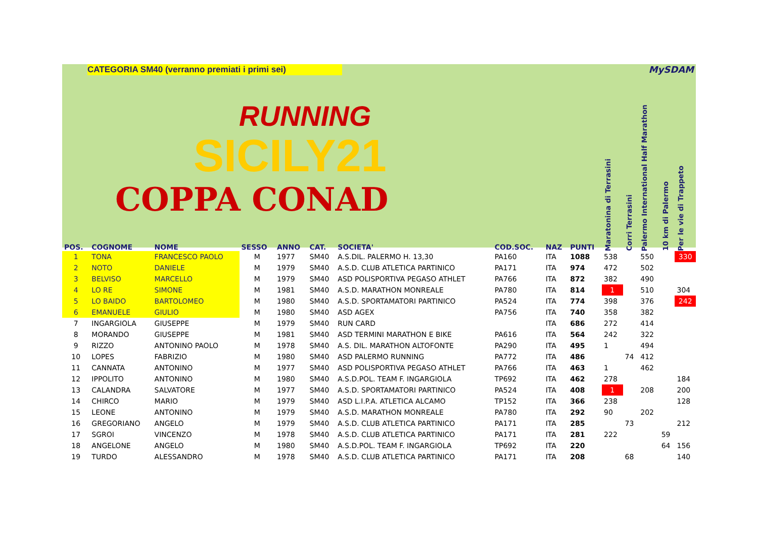CATEGORIA SM40 (verranno premiati i primi sei)
MySDAM
RUNNING
SICILY21
COPPA CONAD
| POS. | COGNOME | NOME | SESSO | ANNO | CAT. | SOCIETA' | COD.SOC. | NAZ | PUNTI | Maratonina di Terrasini | Corri Terrasini | Palermo International Half Marathon | 10 km di Palermo | Per le vie di Trappeto |
| --- | --- | --- | --- | --- | --- | --- | --- | --- | --- | --- | --- | --- | --- | --- |
| 1 | TONA | FRANCESCO PAOLO | M | 1977 | SM40 | A.S.DIL. PALERMO H. 13,30 | PA160 | ITA | 1088 | 538 | | 550 | | 330 |
| 2 | NOTO | DANIELE | M | 1979 | SM40 | A.S.D. CLUB ATLETICA PARTINICO | PA171 | ITA | 974 | 472 | | 502 | | |
| 3 | BELVISO | MARCELLO | M | 1979 | SM40 | ASD POLISPORTIVA PEGASO ATHLET | PA766 | ITA | 872 | 382 | | 490 | | |
| 4 | LO RE | SIMONE | M | 1981 | SM40 | A.S.D. MARATHON MONREALE | PA780 | ITA | 814 | 1 | | 510 | | 304 |
| 5 | LO BAIDO | BARTOLOMEO | M | 1980 | SM40 | A.S.D. SPORTAMATORI PARTINICO | PA524 | ITA | 774 | 398 | | 376 | | 242 |
| 6 | EMANUELE | GIULIO | M | 1980 | SM40 | ASD AGEX | PA756 | ITA | 740 | 358 | | 382 | | |
| 7 | INGARGIOLA | GIUSEPPE | M | 1979 | SM40 | RUN CARD | | ITA | 686 | 272 | | 414 | | |
| 8 | MORANDO | GIUSEPPE | M | 1981 | SM40 | ASD TERMINI MARATHON E BIKE | PA616 | ITA | 564 | 242 | | 322 | | |
| 9 | RIZZO | ANTONINO PAOLO | M | 1978 | SM40 | A.S. DIL. MARATHON ALTOFONTE | PA290 | ITA | 495 | 1 | | 494 | | |
| 10 | LOPES | FABRIZIO | M | 1980 | SM40 | ASD PALERMO RUNNING | PA772 | ITA | 486 | | 74 | 412 | | |
| 11 | CANNATA | ANTONINO | M | 1977 | SM40 | ASD POLISPORTIVA PEGASO ATHLET | PA766 | ITA | 463 | 1 | | 462 | | |
| 12 | IPPOLITO | ANTONINO | M | 1980 | SM40 | A.S.D.POL. TEAM F. INGARGIOLA | TP692 | ITA | 462 | 278 | | | | 184 |
| 13 | CALANDRA | SALVATORE | M | 1977 | SM40 | A.S.D. SPORTAMATORI PARTINICO | PA524 | ITA | 408 | 1 | | 208 | | 200 |
| 14 | CHIRCO | MARIO | M | 1979 | SM40 | ASD L.I.P.A. ATLETICA ALCAMO | TP152 | ITA | 366 | 238 | | | | 128 |
| 15 | LEONE | ANTONINO | M | 1979 | SM40 | A.S.D. MARATHON MONREALE | PA780 | ITA | 292 | 90 | | 202 | | |
| 16 | GREGORIANO | ANGELO | M | 1979 | SM40 | A.S.D. CLUB ATLETICA PARTINICO | PA171 | ITA | 285 | | 73 | | | 212 |
| 17 | SGROI | VINCENZO | M | 1978 | SM40 | A.S.D. CLUB ATLETICA PARTINICO | PA171 | ITA | 281 | 222 | | | 59 | |
| 18 | ANGELONE | ANGELO | M | 1980 | SM40 | A.S.D.POL. TEAM F. INGARGIOLA | TP692 | ITA | 220 | | | | 64 | 156 |
| 19 | TURDO | ALESSANDRO | M | 1978 | SM40 | A.S.D. CLUB ATLETICA PARTINICO | PA171 | ITA | 208 | | 68 | | | 140 |